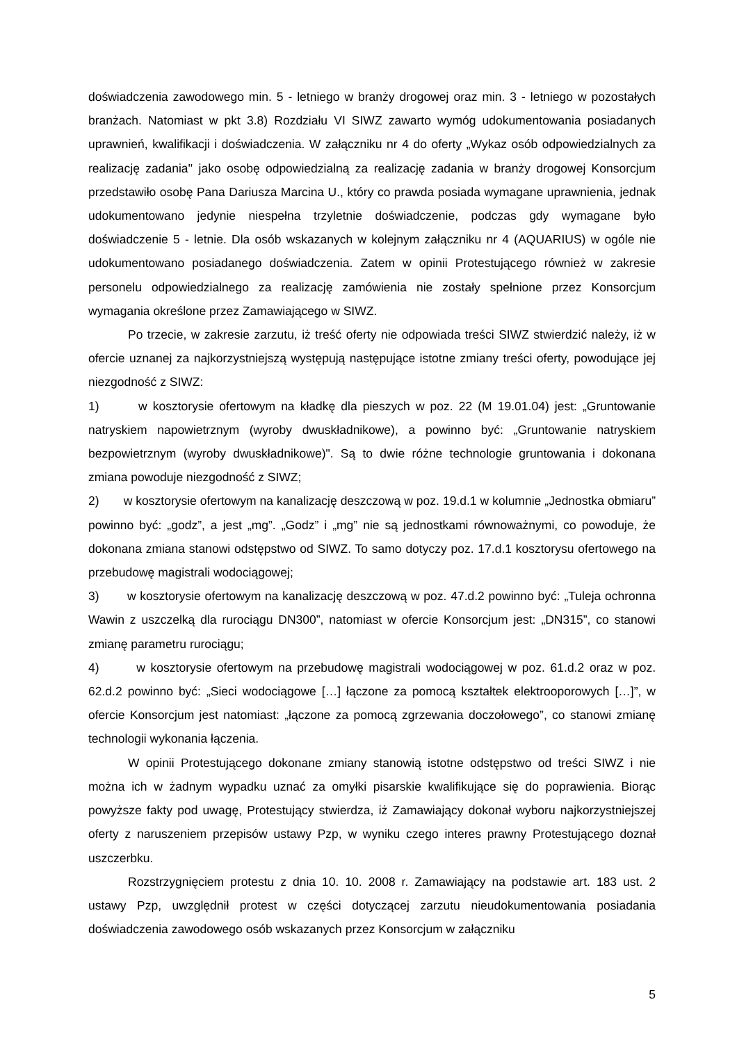doświadczenia zawodowego min. 5 - letniego w branży drogowej oraz min. 3 - letniego w pozostałych branżach. Natomiast w pkt 3.8) Rozdziału VI SIWZ zawarto wymóg udokumentowania posiadanych uprawnień, kwalifikacji i doświadczenia. W załączniku nr 4 do oferty „Wykaz osób odpowiedzialnych za realizację zadania'' jako osobę odpowiedzialną za realizację zadania w branży drogowej Konsorcjum przedstawiło osobę Pana Dariusza Marcina U., który co prawda posiada wymagane uprawnienia, jednak udokumentowano jedynie niespełna trzyletnie doświadczenie, podczas gdy wymagane było doświadczenie 5 - letnie. Dla osób wskazanych w kolejnym załączniku nr 4 (AQUARIUS) w ogóle nie udokumentowano posiadanego doświadczenia. Zatem w opinii Protestującego również w zakresie personelu odpowiedzialnego za realizację zamówienia nie zostały spełnione przez Konsorcjum wymagania określone przez Zamawiającego w SIWZ.
Po trzecie, w zakresie zarzutu, iż treść oferty nie odpowiada treści SIWZ stwierdzić należy, iż w ofercie uznanej za najkorzystniejszą występują następujące istotne zmiany treści oferty, powodujące jej niezgodność z SIWZ:
1) w kosztorysie ofertowym na kładkę dla pieszych w poz. 22 (M 19.01.04) jest: „Gruntowanie natryskiem napowietrznym (wyroby dwuskładnikowe), a powinno być: „Gruntowanie natryskiem bezpowietrznym (wyroby dwuskładnikowe)". Są to dwie różne technologie gruntowania i dokonana zmiana powoduje niezgodność z SIWZ;
2) w kosztorysie ofertowym na kanalizację deszczową w poz. 19.d.1 w kolumnie „Jednostka obmiaru” powinno być: „godz”, a jest „mg”. „Godz” i „mg” nie są jednostkami równoważnymi, co powoduje, że dokonana zmiana stanowi odstępstwo od SIWZ. To samo dotyczy poz. 17.d.1 kosztorysu ofertowego na przebudowę magistrali wodociągowej;
3) w kosztorysie ofertowym na kanalizację deszczową w poz. 47.d.2 powinno być: „Tuleja ochronna Wawin z uszczelką dla rurociągu DN300”, natomiast w ofercie Konsorcjum jest: „DN315”, co stanowi zmianę parametru rurociągu;
4) w kosztorysie ofertowym na przebudowę magistrali wodociągowej w poz. 61.d.2 oraz w poz. 62.d.2 powinno być: „Sieci wodociągowe […] łączone za pomocą kształtek elektrooporowych […]”, w ofercie Konsorcjum jest natomiast: „łączone za pomocą zgrzewania doczołowego”, co stanowi zmianę technologii wykonania łączenia.
W opinii Protestującego dokonane zmiany stanowią istotne odstępstwo od treści SIWZ i nie można ich w żadnym wypadku uznać za omyłki pisarskie kwalifikujące się do poprawienia. Biorąc powyższe fakty pod uwagę, Protestujący stwierdza, iż Zamawiający dokonał wyboru najkorzystniejszej oferty z naruszeniem przepisów ustawy Pzp, w wyniku czego interes prawny Protestującego doznał uszczerbku.
Rozstrzygnięciem protestu z dnia 10. 10. 2008 r. Zamawiający na podstawie art. 183 ust. 2 ustawy Pzp, uwzględnił protest w części dotyczącej zarzutu nieudokumentowania posiadania doświadczenia zawodowego osób wskazanych przez Konsorcjum w załączniku
5